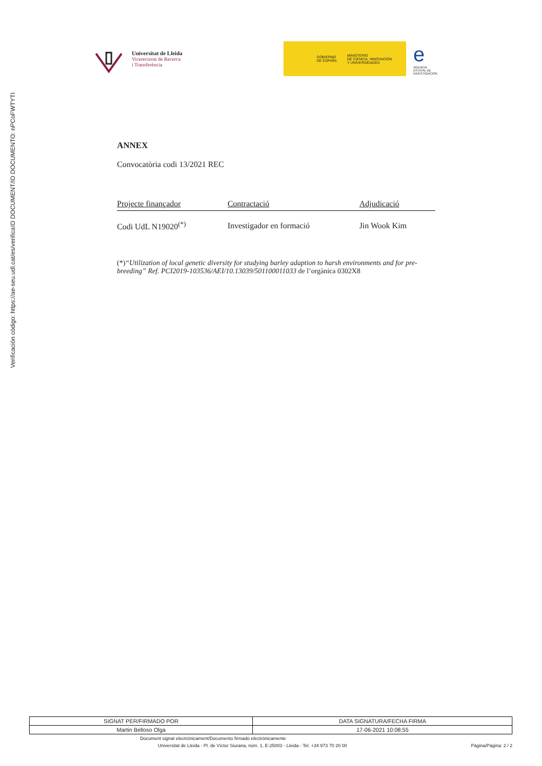ID DOCUMENT/ID DOCUMENTO: nPCoFWTYTI
Verificación código: https://ae-seu.udl.cat/es/verifica
Universitat de Lleida
Vicerectorat de Recerca
i Transferència
GOBIERNO
DE ESPAÑA MINISTERIO
DE CIENCIA, INNOVACIÓN
Y UNIVERSIDADES
e
AGENCIA
ESTATAL DE
INVESTIGACIÓN
ANNEX
Convocatòria codi 13/2021 REC
| Projecte finançador | Contractació | Adjudicació |
| --- | --- | --- |
| Codi UdL N19020<sup>(*)</sup> | Investigador en formació | Jin Wook Kim |
(*)“Utilization of local genetic diversity for studying barley adaption to harsh environments and for pre-breeding” Ref. PCI2019-103536/AEI/10.13039/501100011033 de l’orgànica 0302X8
| SIGNAT PER/FIRMADO POR | DATA SIGNATURA/FECHA FIRMA |
| --- | --- |
| Martin Belloso Olga | 17-06-2021 10:08:55 |
Document signat electrònicament/Documento firmado electrónicamente
Universitat de Lleida - Pl. de Víctor Siurana, núm. 1, E-25003 - Lleida - Tel. +34 973 70 20 00 Pàgina/Página: 2 / 2